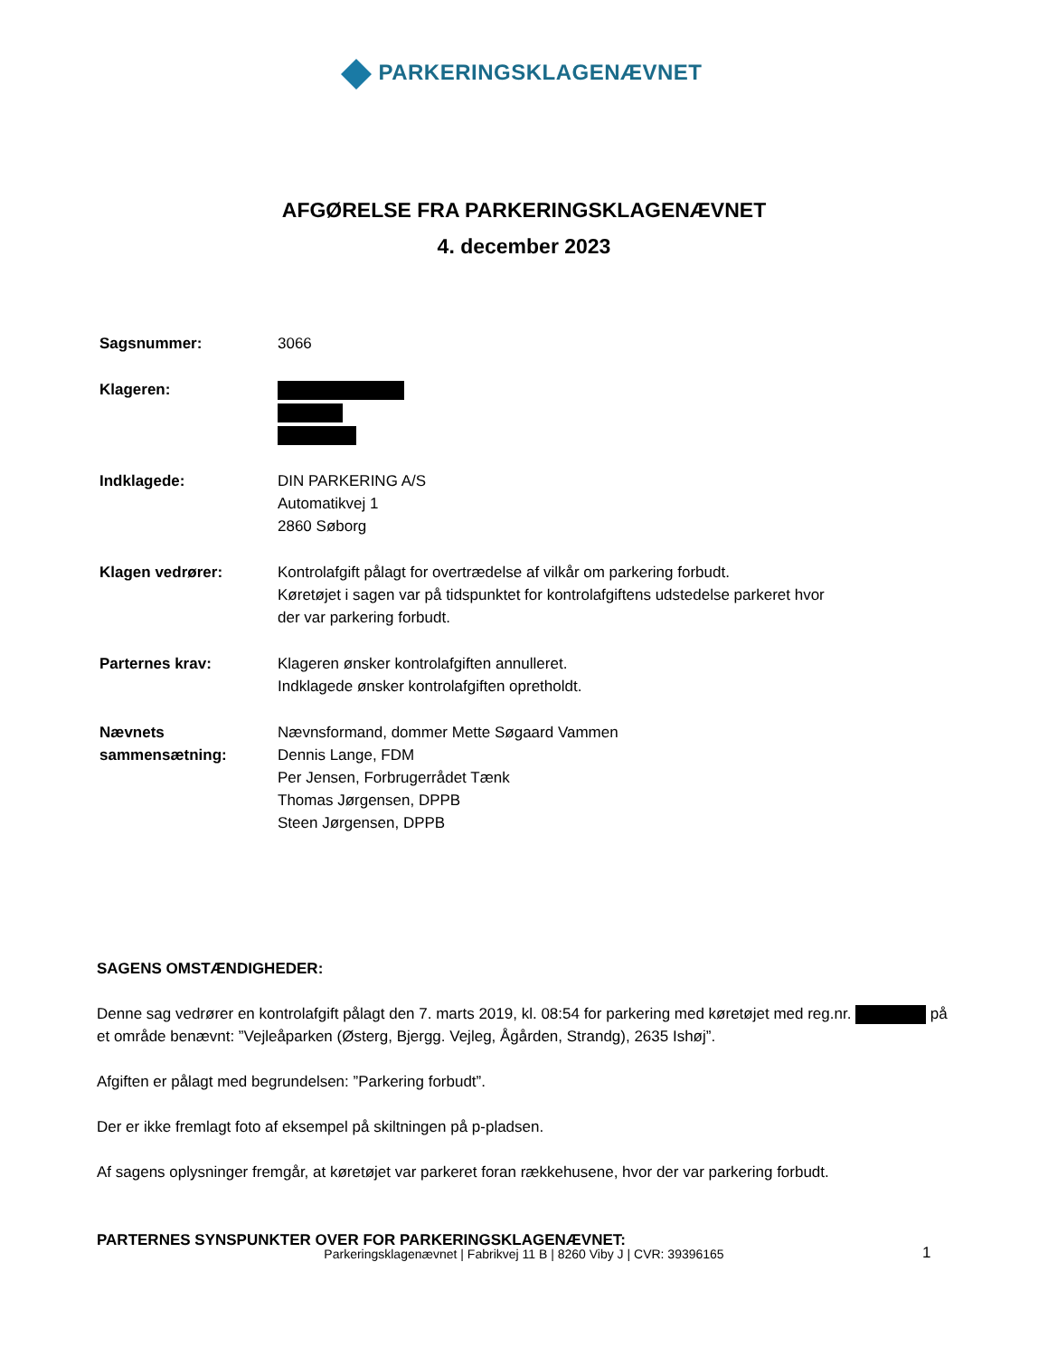PARKERINGSKLAGENÆVNET
AFGØRELSE FRA PARKERINGSKLAGENÆVNET
4. december 2023
| Sagsnummer: | 3066 |
| Klageren: | |
| Indklagede: | DIN PARKERING A/S Automatikvej 1 2860 Søborg |
| Klagen vedrører: | Kontrolafgift pålagt for overtrædelse af vilkår om parkering forbudt. Køretøjet i sagen var på tidspunktet for kontrolafgiftens udstedelse parkeret hvor der var parkering forbudt. |
| Parternes krav: | Klageren ønsker kontrolafgiften annulleret. Indklagede ønsker kontrolafgiften opretholdt. |
| Nævnets sammensætning: | Nævnsformand, dommer Mette Søgaard Vammen Dennis Lange, FDM Per Jensen, Forbrugerrådet Tænk Thomas Jørgensen, DPPB Steen Jørgensen, DPPB |
SAGENS OMSTÆNDIGHEDER:
Denne sag vedrører en kontrolafgift pålagt den 7. marts 2019, kl. 08:54 for parkering med køretøjet med reg.nr. på et område benævnt: ”Vejleåparken (Østerg, Bjergg. Vejleg, Ågården, Strandg), 2635 Ishøj”.
Afgiften er pålagt med begrundelsen: ”Parkering forbudt”.
Der er ikke fremlagt foto af eksempel på skiltningen på p-pladsen.
Af sagens oplysninger fremgår, at køretøjet var parkeret foran rækkehusene, hvor der var parkering forbudt.
PARTERNES SYNSPUNKTER OVER FOR PARKERINGSKLAGENÆVNET:
Parkeringsklagenævnet | Fabrikvej 11 B | 8260 Viby J | CVR: 39396165 1